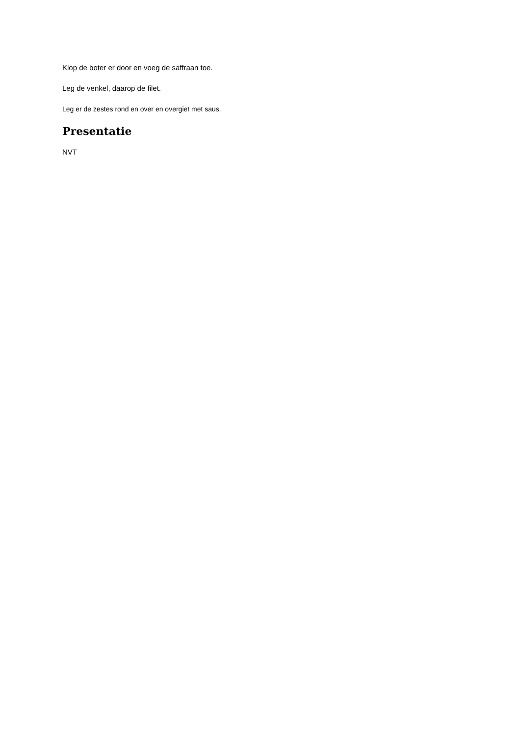Klop de boter er door en voeg de saffraan toe.
Leg de venkel, daarop de filet.
Leg er de zestes rond en over en overgiet met saus.
Presentatie
NVT